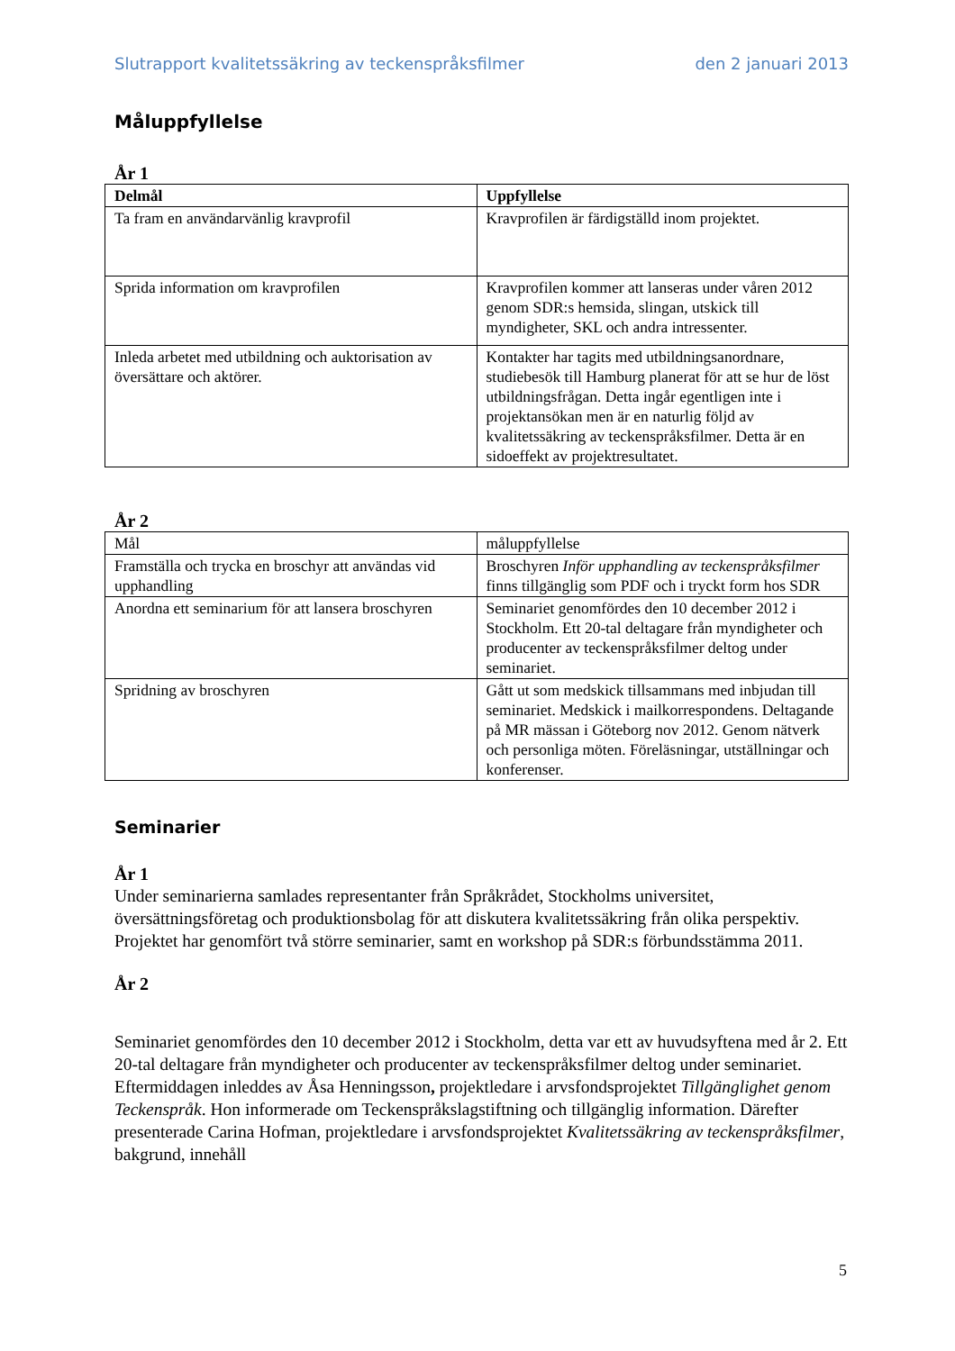Slutrapport kvalitetssäkring av teckenspråksfilmer den 2 januari 2013
Måluppfyllelse
År 1
| Delmål | Uppfyllelse |
| --- | --- |
| Ta fram en användarvänlig kravprofil | Kravprofilen är färdigställd inom projektet. |
| Sprida information om kravprofilen | Kravprofilen kommer att lanseras under våren 2012 genom SDR:s hemsida, slingan, utskick till myndigheter, SKL och andra intressenter. |
| Inleda arbetet med utbildning och auktorisation av översättare och aktörer. | Kontakter har tagits med utbildningsanordnare, studiebesök till Hamburg planerat för att se hur de löst utbildningsfrågan. Detta ingår egentligen inte i projektansökan men är en naturlig följd av kvalitetssäkring av teckenspråksfilmer. Detta är en sidoeffekt av projektresultatet. |
År 2
| Mål | måluppfyllelse |
| Framställa och trycka en broschyr att användas vid upphandling | Broschyren Inför upphandling av teckenspråksfilmer finns tillgänglig som PDF och i tryckt form hos SDR |
| Anordna ett seminarium för att lansera broschyren | Seminariet genomfördes den 10 december 2012 i Stockholm. Ett 20-tal deltagare från myndigheter och producenter av teckenspråksfilmer deltog under seminariet. |
| Spridning av broschyren | Gått ut som medskick tillsammans med inbjudan till seminariet. Medskick i mailkorrespondens. Deltagande på MR mässan i Göteborg nov 2012. Genom nätverk och personliga möten. Föreläsningar, utställningar och konferenser. |
Seminarier
År 1
Under seminarierna samlades representanter från Språkrådet, Stockholms universitet, översättningsföretag och produktionsbolag för att diskutera kvalitetssäkring från olika perspektiv. Projektet har genomfört två större seminarier, samt en workshop på SDR:s förbundsstämma 2011.
År 2
Seminariet genomfördes den 10 december 2012 i Stockholm, detta var ett av huvudsyftena med år 2. Ett 20-tal deltagare från myndigheter och producenter av teckenspråksfilmer deltog under seminariet. Eftermiddagen inleddes av Åsa Henningsson, projektledare i arvsfondsprojektet Tillgänglighet genom Teckenspråk. Hon informerade om Teckenspråkslagstiftning och tillgänglig information. Därefter presenterade Carina Hofman, projektledare i arvsfondsprojektet Kvalitetssäkring av teckenspråksfilmer, bakgrund, innehåll
5